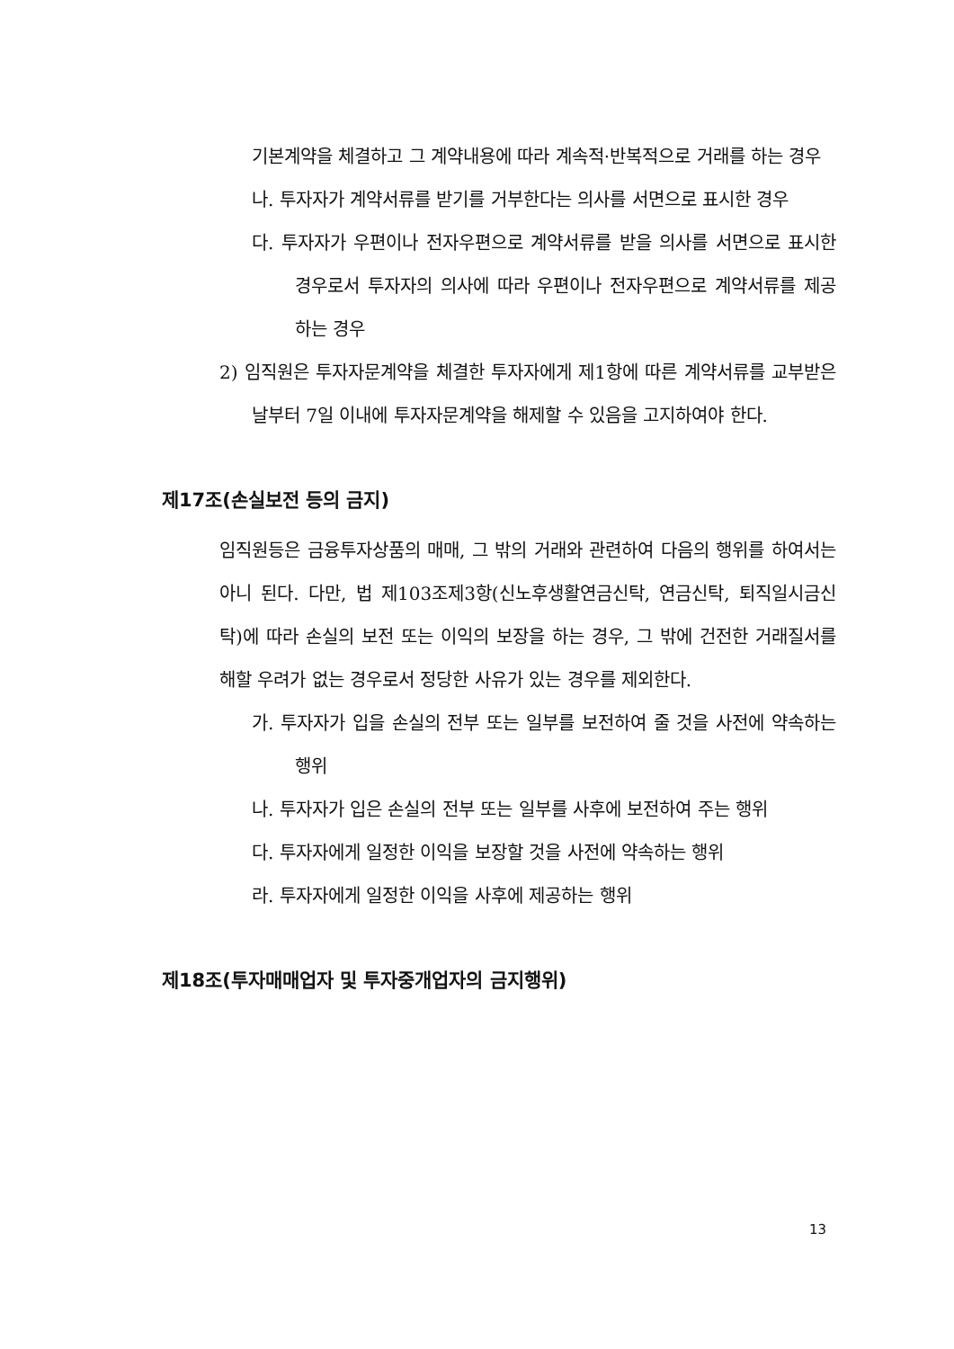기본계약을 체결하고 그 계약내용에 따라 계속적·반복적으로 거래를 하는 경우
나. 투자자가 계약서류를 받기를 거부한다는 의사를 서면으로 표시한 경우
다. 투자자가 우편이나 전자우편으로 계약서류를 받을 의사를 서면으로 표시한 경우로서 투자자의 의사에 따라 우편이나 전자우편으로 계약서류를 제공하는 경우
2) 임직원은 투자자문계약을 체결한 투자자에게 제1항에 따른 계약서류를 교부받은 날부터 7일 이내에 투자자문계약을 해제할 수 있음을 고지하여야 한다.
제17조(손실보전 등의 금지)
임직원등은 금융투자상품의 매매, 그 밖의 거래와 관련하여 다음의 행위를 하여서는 아니 된다. 다만, 법 제103조제3항(신노후생활연금신탁, 연금신탁, 퇴직일시금신탁)에 따라 손실의 보전 또는 이익의 보장을 하는 경우, 그 밖에 건전한 거래질서를 해할 우려가 없는 경우로서 정당한 사유가 있는 경우를 제외한다.
가. 투자자가 입을 손실의 전부 또는 일부를 보전하여 줄 것을 사전에 약속하는 행위
나. 투자자가 입은 손실의 전부 또는 일부를 사후에 보전하여 주는 행위
다. 투자자에게 일정한 이익을 보장할 것을 사전에 약속하는 행위
라. 투자자에게 일정한 이익을 사후에 제공하는 행위
제18조(투자매매업자 및 투자중개업자의 금지행위)
13